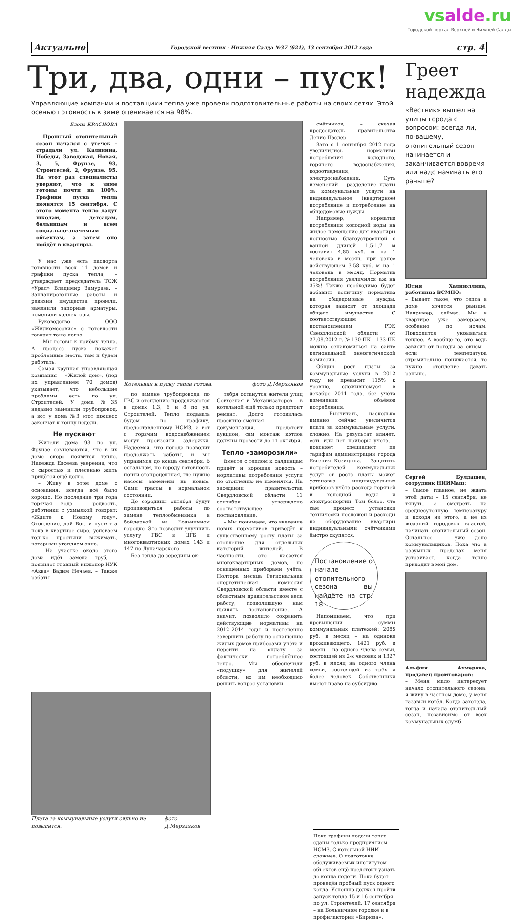vsalde.ru
Городской портал Верхней и Нижней Салды
Актуально Городской вестник - Нижняя Салда №37 (621), 13 сентября 2012 года стр. 4
Три, два, одни – пуск!
Управляющие компании и поставщики тепла уже провели подготовительные работы на своих сетях. Этой осенью готовность к зиме оценивается на 98%.
Елена КРАСНОВА
Прошлый отопительный сезон начался с утечек – страдали ул. Калинина, Победы, Заводская, Новая, 3, 5, Фрунзе, 93, Строителей, 2, Фрунзе, 95. На этот раз специалисты уверяют, что к зиме готовы почти на 100%. Графики пуска тепла появятся 15 сентября. С этого момента тепло дадут школам, детсадам, больницам и всем социально-значимым объектам, а затем оно пойдёт в квартиры.
У нас уже есть паспорта готовности всех 11 домов и графики пуска тепла, – утверждает председатель ТСЖ «Урал» Владимир Замураев. – Запланированные работы и ревизии имущества провели, заменили запорные арматуры, поменяли коллекторы.
Руководство ООО «Жилкомсервис» о готовности говорит тоже легко:
– Мы готовы к приёму тепла. А процесс пуска покажет проблемные места, там и будем работать.
Самая крупная управляющая компания – «Жилой дом», (под их управлением 70 домов) указывает, что небольшие проблемы есть по ул. Строителей. У дома №35 недавно заменили трубопровод, а вот у дома №3 этот процесс закончат к концу недели.
Не пускают
Жители дома 93 по ул. Фрунзе сомневаются, что в их доме скоро появится тепло. Надежда Евсеева уверенна, что с сыростью и плесенью жить придётся ещё долго.
– Живу в этом доме с основания, всегда всё было хорошо. Но последние три года горячая вода – редкость, работники с ухмылкой говорят: «Ждите к Новому году». Отопление, дай Бог, и пустят а пока в квартире сыро, успеваем только простыни выжимать, которыми утепляем окна.
– На участке около этого дома идёт замена труб, – поясняет главный инженер НУК «Аква» Вадим Нечаев. – Также работы
Котельная к пуску тепла готова. фото Д.Мерзляков
по замене трубопровода по ГВС и отоплению продолжаются в домах 1,3, 6 и 8 по ул. Строителей. Тепло подавать будем по графику, предоставленному НСМЗ, а вот с горячим водоснабжением могут произойти задержки. Надеемся, что погода позволит продолжать работы, и мы управимся до конца сентября. В остальном, по городу готовность почти стопроцентная, где нужно насосы заменены на новые. Сами трассы в нормальном состоянии.
До середины октября будут производиться работы по замене теплообменника в бойлерной на Больничном городке. Это позволит улучшить услугу ГВС в ЦГБ и многоквартирных домах 143 и 147 по Луначарского.
Без тепла до середины ок-
тября останутся жители улиц Совхозная и Механизаторов – в котельной ещё только предстоит ремонт. Долго готовилась проектно-сметная документация, предстоит аукцион, сам монтаж котлов должны провести до 11 октября.
Тепло «заморозили»
Вместе с теплом к салдинцам придёт и хорошая новость – нормативы потребления услуги по отоплению не изменятся. На заседании правительства Свердловской области 11 сентября утверждено соответствующее постановление.
– Мы понимаем, что введение новых нормативов приведёт к существенному росту платы за отопление для отдельных категорий жителей. В частности, это касается многоквартирных домов, не оснащённых приборами учёта. Полтора месяца Региональная энергетическая комиссия Свердловской области вместе с областным правительством вела работу, позволившую нам принять постановление. А значит, позволило сохранить действующие нормативы на 2012–2014 годы и постепенно завершить работу по оснащению жилых домов приборами учёта и перейти на оплату за фактически потреблённое тепло. Мы обеспечили «подушку» для жителей области, но им необходимо решить вопрос установки
счётчиков, – сказал председатель правительства Денис Паслер.
Зато с 1 сентября 2012 года увеличились нормативы потребления холодного, горячего водоснабжения, водоотведения, электроснабжения. Суть изменений – разделение платы за коммунальные услуги на индивидуальное (квартирное) потребление и потребление на общедомовые нужды.
Например, норматив потребления холодной воды на жилое помещение для квартиры полностью благоустроенной с ванной длиной 1,5-1,7 м составит 4,85 куб. м на 1 человека в месяц, при ранее действующем 3,58 куб. м на 1 человека в месяц. Норматив потребления увеличился аж на 35%! Также необходимо будет добавить величину норматива на общедомовые нужды, которая зависит от площади общего имущества. С соответствующим постановлением РЭК Свердловской области от 27.08.2012 г. № 130-ПК – 133-ПК можно ознакомиться на сайте региональной энергетической комиссии.
Общий рост платы за коммунальные услуги в 2012 году не превысит 115% к уровню, сложившемуся в декабре 2011 года, без учёта изменения объёмов потребления.
– Высчитать, насколько именно сейчас увеличится плата за коммунальные услуги, сложно. На результат влияет, есть или нет приборы учёта, – поясняет специалист по тарифам администрации города Евгения Козицына. – Защитить потребителей коммунальных услуг от роста платы может установка индивидуальных приборов учёта расхода горячей и холодной воды и электроэнергии. Тем более, что сам процесс установки технически несложен и расходы на оборудование квартиры индивидуальными счётчиками быстро окупятся.
Постановление о начале отопительного сезона вы найдёте на стр. 18
Напоминаем, что при превышении суммы коммунальных платежей: 2085 руб. в месяц – на одиноко проживающего, 1421 руб. в месяц – на одного члена семьи, состоящей из 2-х человек и 1327 руб. в месяц на одного члена семьи, состоящей из трёх и более человек. Собственники имеют право на субсидию.
Плата за коммунальные услуги сильно не повысится. фото Д.Мерзляков
Пока графики подачи тепла сданы только предприятием НСМЗ. С котельной НИИ – сложнее. О подготовке обслуживаемых институтом объектов ещё предстоит узнать до конца недели. Пока будет проведён пробный пуск одного котла. Успешно должен пройти запуск тепла 15 и 16 сентября по ул. Строителей, 17 сентября – на Больничном городке и в профилактории «Бирюза».
Греет надежда
«Вестник» вышел на улицы города с вопросом: всегда ли, по-вашему, отопительный сезон начинается и заканчивается вовремя или надо начинать его раньше?
Юлия Халиюллина, работница ВСМПО:
– Бывает такое, что тепла в доме хочется раньше. Например, сейчас. Мы в квартире уже замерзаем, особенно по ночам. Приходится укрываться теплее. А вообще-то, это ведь зависит от погоды за окном – если температура стремительно понижается, то нужно отопление давать раньше.
Сергей Булдашев, сотрудник НИИМаш:
– Самое главное, не ждать этой даты – 15 сентября, не тянуть, а смотреть на среднесуточную температуру и исходя из этого, а не из желаний городских властей, начинать отопительный сезон. Остальное – уже дело коммунальщиков. Пока что в разумных пределах меня устраивает, когда тепло приходит в мой дом.
Альфия Ахмерова, продавец промтоваров:
– Меня мало интересует начало отопительного сезона, я живу в частном доме, у меня газовый котёл. Когда захотела, тогда и начала отопительный сезон, независимо от всех коммунальных служб.